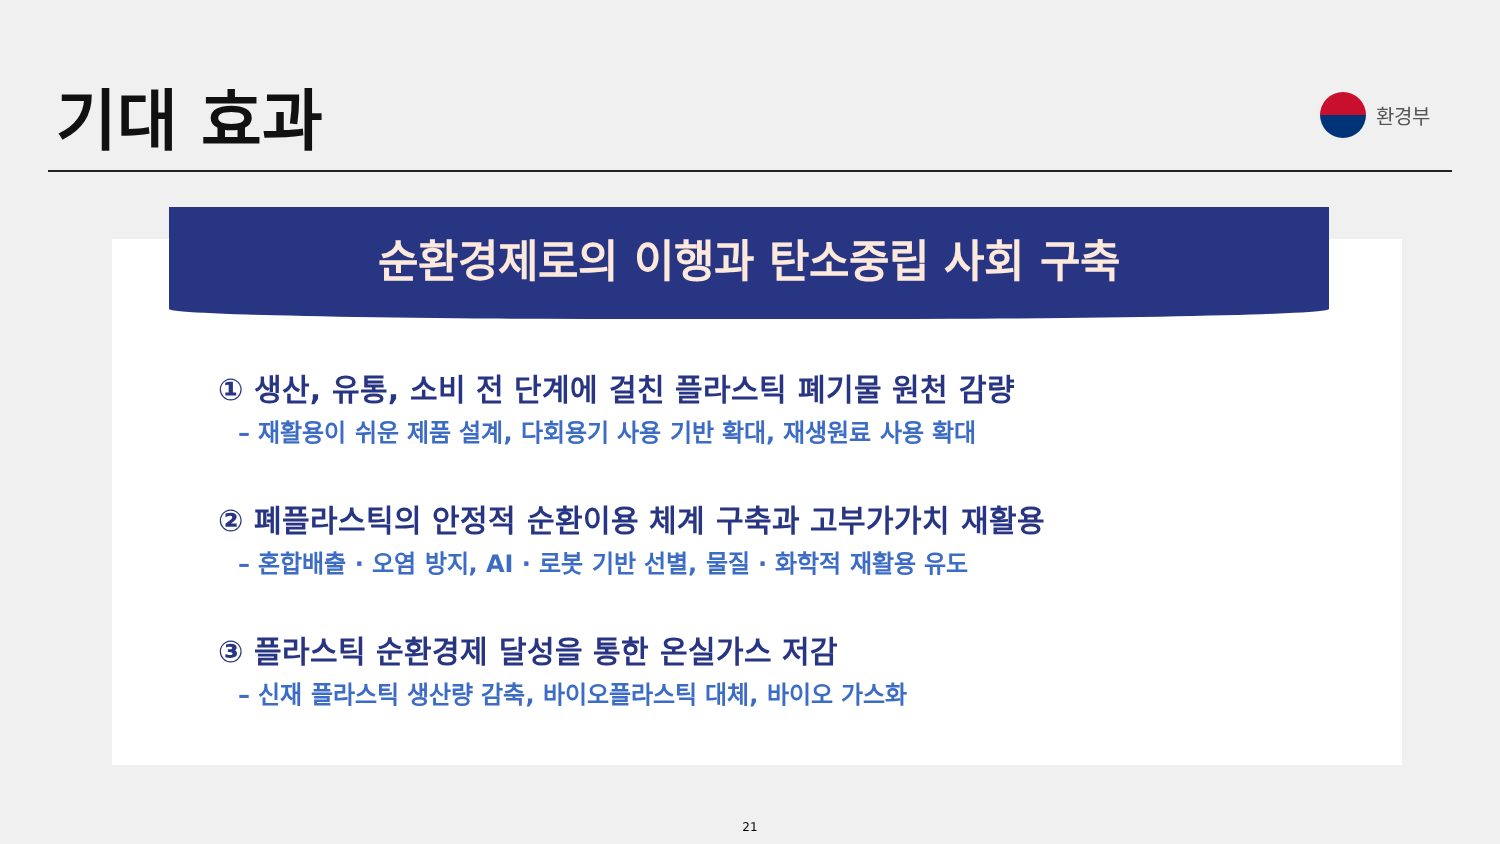기대 효과
환경부
순환경제로의 이행과 탄소중립 사회 구축
① 생산, 유통, 소비 전 단계에 걸친 플라스틱 폐기물 원천 감량
– 재활용이 쉬운 제품 설계, 다회용기 사용 기반 확대, 재생원료 사용 확대
② 폐플라스틱의 안정적 순환이용 체계 구축과 고부가가치 재활용
– 혼합배출 · 오염 방지, AI · 로봇 기반 선별, 물질 · 화학적 재활용 유도
③ 플라스틱 순환경제 달성을 통한 온실가스 저감
– 신재 플라스틱 생산량 감축, 바이오플라스틱 대체, 바이오 가스화
21